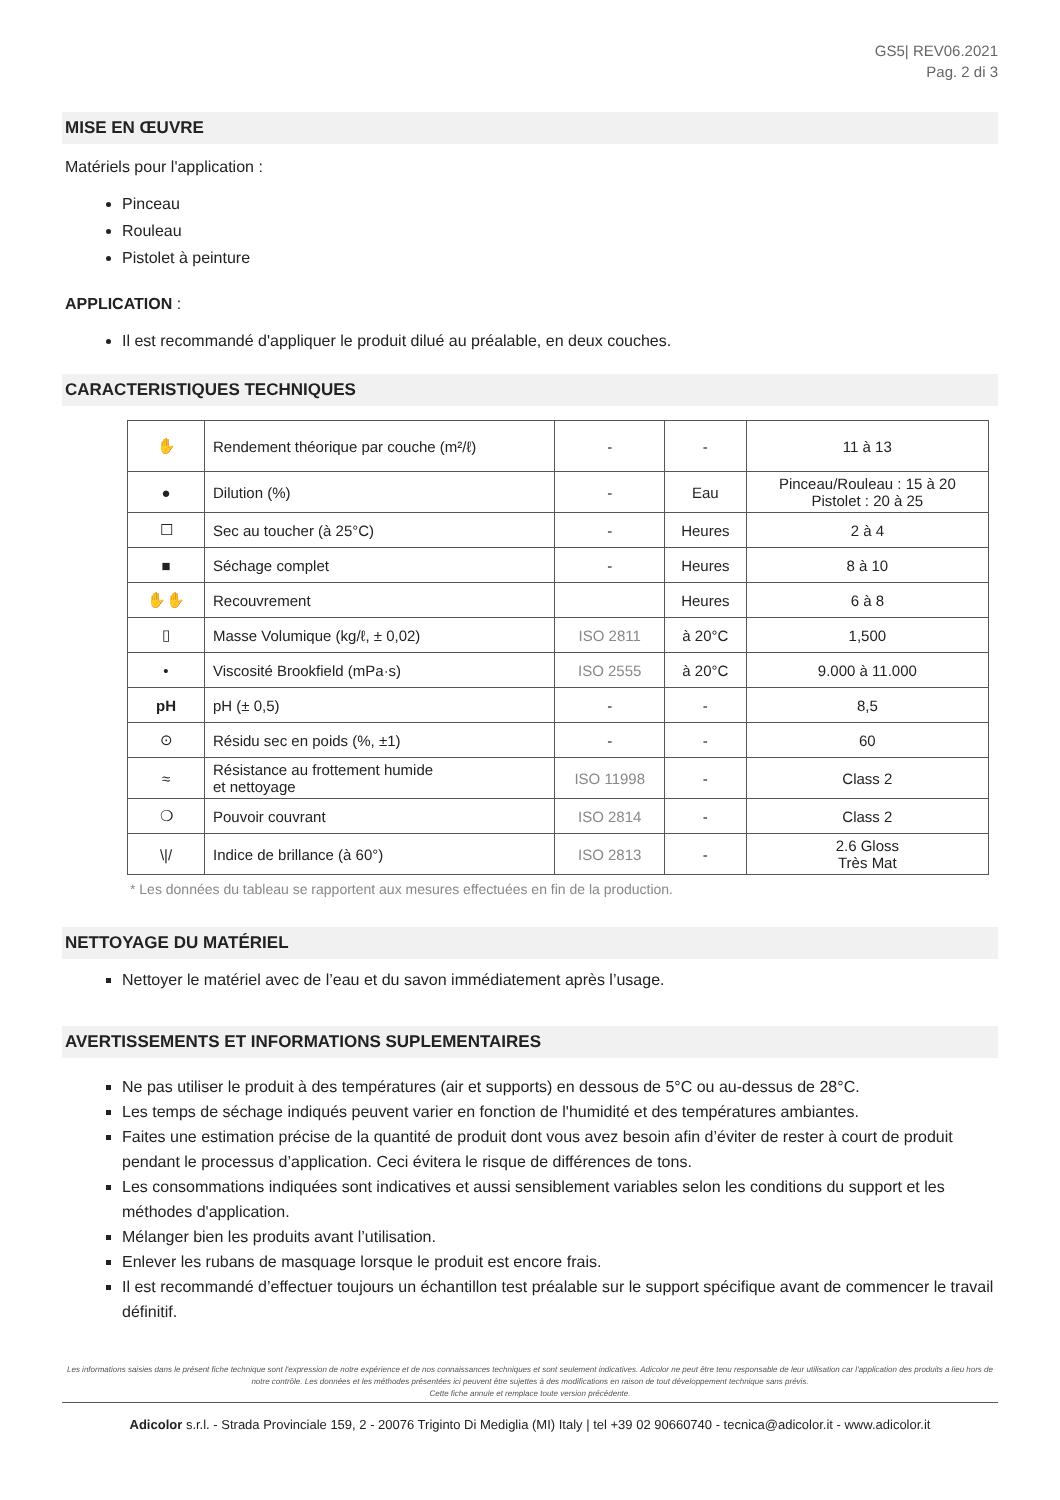GS5| REV06.2021
Pag. 2 di 3
MISE EN ŒUVRE
Matériels pour l'application :
Pinceau
Rouleau
Pistolet à peinture
APPLICATION :
Il est recommandé d'appliquer le produit dilué au préalable, en deux couches.
CARACTERISTIQUES TECHNIQUES
| ✋ | Rendement théorique par couche (m²/ℓ) | - | - | 11 à 13 |
| ● | Dilution (%) | - | Eau | Pinceau/Rouleau : 15 à 20 Pistolet : 20 à 25 |
| ☐ | Sec au toucher (à 25°C) | - | Heures | 2 à 4 |
| ■ | Séchage complet | - | Heures | 8 à 10 |
| ✋✋ | Recouvrement | | Heures | 6 à 8 |
| ▯ | Masse Volumique (kg/ℓ, ± 0,02) | ISO 2811 | à 20°C | 1,500 |
| • | Viscosité Brookfield (mPa·s) | ISO 2555 | à 20°C | 9.000 à 11.000 |
| pH | pH (± 0,5) | - | - | 8,5 |
| ⊙ | Résidu sec en poids (%, ±1) | - | - | 60 |
| ≈ | Résistance au frottement humide et nettoyage | ISO 11998 | - | Class 2 |
| ❍ | Pouvoir couvrant | ISO 2814 | - | Class 2 |
| \// | Indice de brillance (à 60°) | ISO 2813 | - | 2.6 Gloss Très Mat |
* Les données du tableau se rapportent aux mesures effectuées en fin de la production.
NETTOYAGE DU MATÉRIEL
Nettoyer le matériel avec de l’eau et du savon immédiatement après l’usage.
AVERTISSEMENTS ET INFORMATIONS SUPLEMENTAIRES
Ne pas utiliser le produit à des températures (air et supports) en dessous de 5°C ou au-dessus de 28°C.
Les temps de séchage indiqués peuvent varier en fonction de l'humidité et des températures ambiantes.
Faites une estimation précise de la quantité de produit dont vous avez besoin afin d’éviter de rester à court de produit pendant le processus d’application. Ceci évitera le risque de différences de tons.
Les consommations indiquées sont indicatives et aussi sensiblement variables selon les conditions du support et les méthodes d'application.
Mélanger bien les produits avant l’utilisation.
Enlever les rubans de masquage lorsque le produit est encore frais.
Il est recommandé d’effectuer toujours un échantillon test préalable sur le support spécifique avant de commencer le travail définitif.
Les informations saisies dans le présent fiche technique sont l'expression de notre expérience et de nos connaissances techniques et sont seulement indicatives. Adicolor ne peut être tenu responsable de leur utilisation car l'application des produits a lieu hors de notre contrôle. Les données et les méthodes présentées ici peuvent être sujettes à des modifications en raison de tout développement technique sans prévis.
Cette fiche annule et remplace toute version précédente.
Adicolor s.r.l. - Strada Provinciale 159, 2 - 20076 Triginto Di Mediglia (MI) Italy | tel +39 02 90660740 - tecnica@adicolor.it - www.adicolor.it